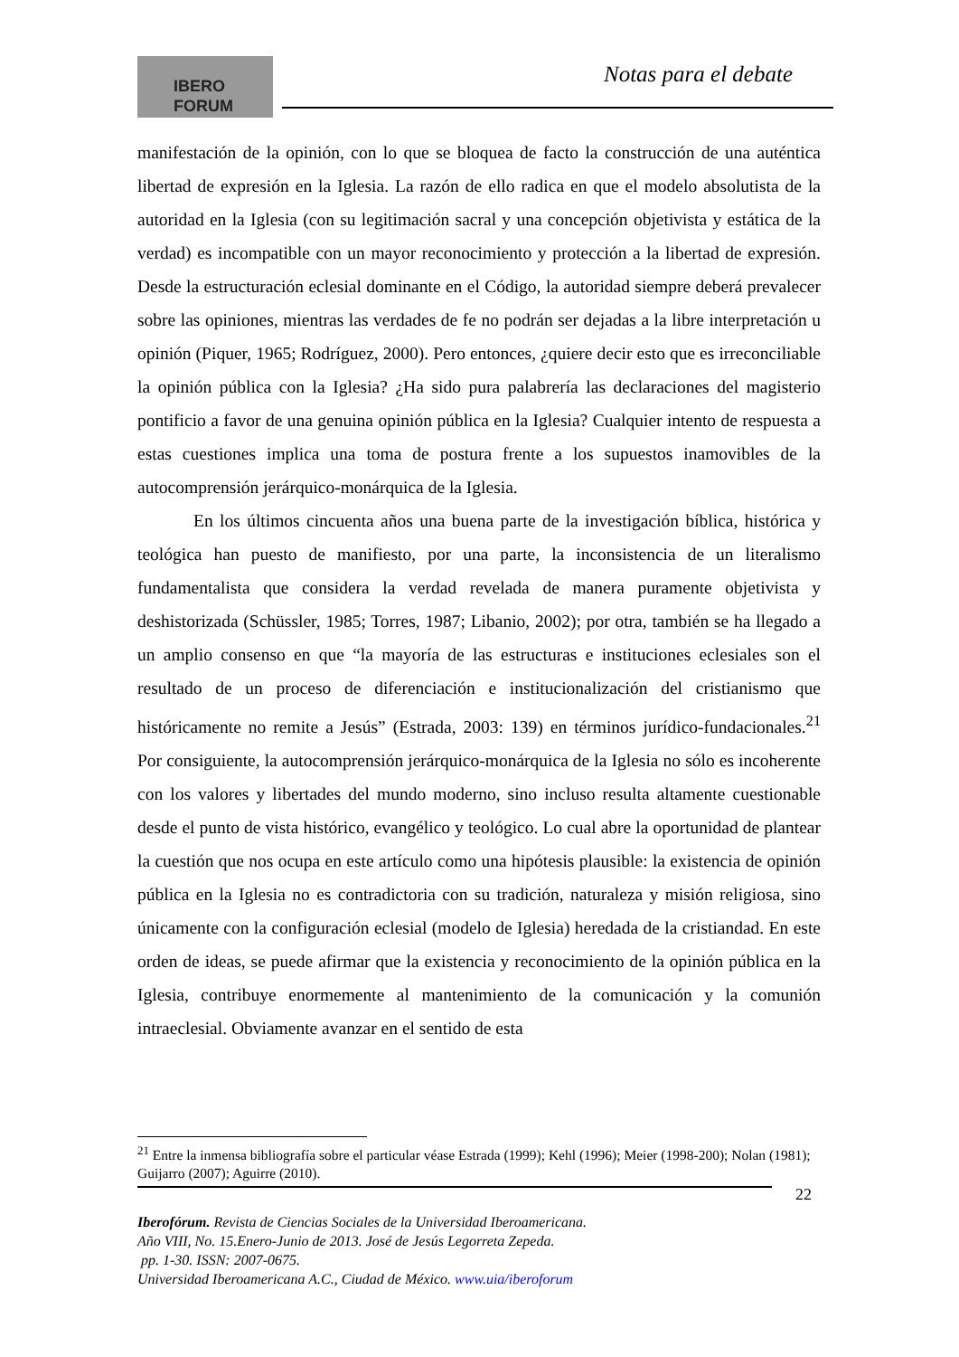IBERO
FORUM
Notas para el debate
manifestación de la opinión, con lo que se bloquea de facto la construcción de una auténtica libertad de expresión en la Iglesia. La razón de ello radica en que el modelo absolutista de la autoridad en la Iglesia (con su legitimación sacral y una concepción objetivista y estática de la verdad) es incompatible con un mayor reconocimiento y protección a la libertad de expresión. Desde la estructuración eclesial dominante en el Código, la autoridad siempre deberá prevalecer sobre las opiniones, mientras las verdades de fe no podrán ser dejadas a la libre interpretación u opinión (Piquer, 1965; Rodríguez, 2000). Pero entonces, ¿quiere decir esto que es irreconciliable la opinión pública con la Iglesia? ¿Ha sido pura palabrería las declaraciones del magisterio pontificio a favor de una genuina opinión pública en la Iglesia? Cualquier intento de respuesta a estas cuestiones implica una toma de postura frente a los supuestos inamovibles de la autocomprensión jerárquico-monárquica de la Iglesia.
En los últimos cincuenta años una buena parte de la investigación bíblica, histórica y teológica han puesto de manifiesto, por una parte, la inconsistencia de un literalismo fundamentalista que considera la verdad revelada de manera puramente objetivista y deshistorizada (Schüssler, 1985; Torres, 1987; Libanio, 2002); por otra, también se ha llegado a un amplio consenso en que “la mayoría de las estructuras e instituciones eclesiales son el resultado de un proceso de diferenciación e institucionalización del cristianismo que históricamente no remite a Jesús” (Estrada, 2003: 139) en términos jurídico-fundacionales.<sup>21</sup> Por consiguiente, la autocomprensión jerárquico-monárquica de la Iglesia no sólo es incoherente con los valores y libertades del mundo moderno, sino incluso resulta altamente cuestionable desde el punto de vista histórico, evangélico y teológico. Lo cual abre la oportunidad de plantear la cuestión que nos ocupa en este artículo como una hipótesis plausible: la existencia de opinión pública en la Iglesia no es contradictoria con su tradición, naturaleza y misión religiosa, sino únicamente con la configuración eclesial (modelo de Iglesia) heredada de la cristiandad. En este orden de ideas, se puede afirmar que la existencia y reconocimiento de la opinión pública en la Iglesia, contribuye enormemente al mantenimiento de la comunicación y la comunión intraeclesial. Obviamente avanzar en el sentido de esta
<sup>21</sup> Entre la inmensa bibliografía sobre el particular véase Estrada (1999); Kehl (1996); Meier (1998-200); Nolan (1981); Guijarro (2007); Aguirre (2010).
22
Iberofórum. Revista de Ciencias Sociales de la Universidad Iberoamericana.
Año VIII, No. 15.Enero-Junio de 2013. José de Jesús Legorreta Zepeda.
pp. 1-30. ISSN: 2007-0675.
Universidad Iberoamericana A.C., Ciudad de México. www.uia/iberoforum